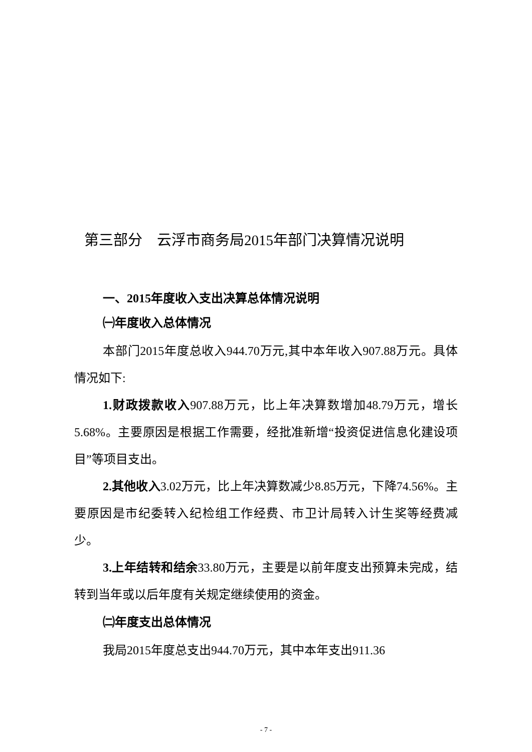第三部分　云浮市商务局2015年部门决算情况说明
一、2015年度收入支出决算总体情况说明
㈠年度收入总体情况
本部门2015年度总收入944.70万元,其中本年收入907.88万元。具体情况如下:
1.财政拨款收入907.88万元，比上年决算数增加48.79万元，增长5.68%。主要原因是根据工作需要，经批准新增“投资促进信息化建设项目”等项目支出。
2.其他收入3.02万元，比上年决算数减少8.85万元，下降74.56%。主要原因是市纪委转入纪检组工作经费、市卫计局转入计生奖等经费减少。
3.上年结转和结余33.80万元，主要是以前年度支出预算未完成，结转到当年或以后年度有关规定继续使用的资金。
㈡年度支出总体情况
我局2015年度总支出944.70万元，其中本年支出911.36
- 7 -